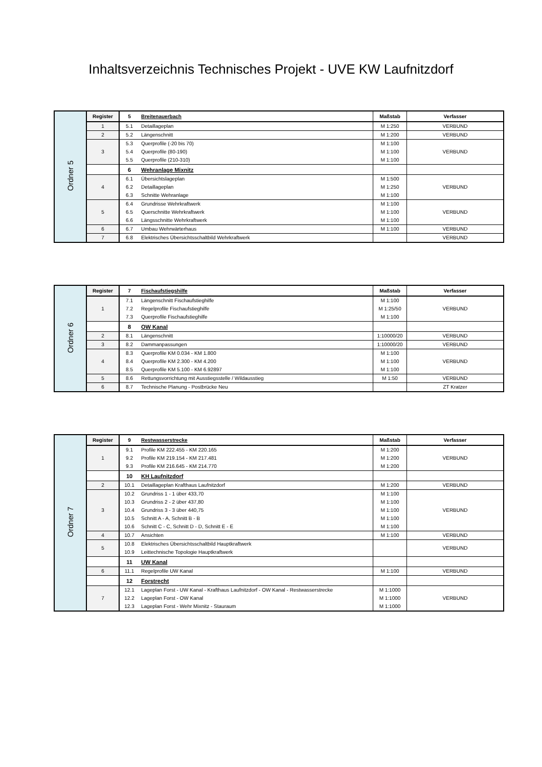Inhaltsverzeichnis Technisches Projekt - UVE KW Laufnitzdorf
| Ordner 5 | Register | 5 | Breitenauerbach | Maßstab | Verfasser |
| | 1 | 5.1 | Detaillageplan | M 1:250 | VERBUND |
| | 2 | 5.2 | Längenschnitt | M 1:200 | VERBUND |
| | 3 | 5.3 | Querprofile (-20 bis 70) | M 1:100 | VERBUND |
| | | 5.4 | Querprofile (80-190) | M 1:100 | |
| | | 5.5 | Querprofile (210-310) | M 1:100 | |
| | | 6 | Wehranlage Mixnitz | | |
| | 4 | 6.1 | Übersichtslageplan | M 1:500 | VERBUND |
| | | 6.2 | Detaillageplan | M 1:250 | |
| | | 6.3 | Schnitte Wehranlage | M 1:100 | |
| | 5 | 6.4 | Grundrisse Wehrkraftwerk | M 1:100 | VERBUND |
| | | 6.5 | Querschnitte Wehrkraftwerk | M 1:100 | |
| | | 6.6 | Längsschnitte Wehrkraftwerk | M 1:100 | |
| | 6 | 6.7 | Umbau Wehrwärterhaus | M 1:100 | VERBUND |
| | 7 | 6.8 | Elektrisches Übersichtsschaltbild Wehrkraftwerk | | VERBUND |
| Ordner 6 | Register | 7 | Fischaufstiegshilfe | Maßstab | Verfasser |
| | 1 | 7.1 | Längenschnitt Fischaufstieghilfe | M 1:100 | VERBUND |
| | | 7.2 | Regelprofile Fischaufstieghilfe | M 1:25/50 | |
| | | 7.3 | Querprofile Fischaufstieghilfe | M 1:100 | |
| | | 8 | OW Kanal | | |
| | 2 | 8.1 | Längenschnitt | 1:10000/20 | VERBUND |
| | 3 | 8.2 | Dammanpassungen | 1:10000/20 | VERBUND |
| | 4 | 8.3 | Querprofile KM 0.034 - KM 1.800 | M 1:100 | VERBUND |
| | | 8.4 | Querprofile KM 2.300 - KM 4.200 | M 1:100 | |
| | | 8.5 | Querprofile KM 5.100 - KM 6.92897 | M 1:100 | |
| | 5 | 8.6 | Rettungsvorrichtung mit Ausstiegsstelle / Wildausstieg | M 1:50 | VERBUND |
| | 6 | 8.7 | Technische Planung - Postbrücke Neu | | ZT Kratzer |
| Ordner 7 | Register | 9 | Restwasserstrecke | Maßstab | Verfasser |
| | 1 | 9.1 | Profile KM 222.455 - KM 220.165 | M 1:200 | VERBUND |
| | | 9.2 | Profile KM 219.154 - KM 217.481 | M 1:200 | |
| | | 9.3 | Profile KM 216.645 - KM 214.770 | M 1:200 | |
| | | 10 | KH Laufnitzdorf | | |
| | 2 | 10.1 | Detaillageplan Krafthaus Laufnitzdorf | M 1:200 | VERBUND |
| | 3 | 10.2 | Grundriss 1 - 1 über 433,70 | M 1:100 | VERBUND |
| | | 10.3 | Grundriss 2 - 2 über 437,80 | M 1:100 | |
| | | 10.4 | Grundriss 3 - 3 über 440,75 | M 1:100 | |
| | | 10.5 | Schnitt A - A, Schnitt B - B | M 1:100 | |
| | | 10.6 | Schnitt C - C, Schnitt D - D, Schnitt E - E | M 1:100 | |
| | 4 | 10.7 | Ansichten | M 1:100 | VERBUND |
| | 5 | 10.8 | Elektrisches Übersichtsschaltbild Hauptkraftwerk | | VERBUND |
| | | 10.9 | Leittechnische Topologie Hauptkraftwerk | | |
| | | 11 | UW Kanal | | |
| | 6 | 11.1 | Regelprofile UW Kanal | M 1:100 | VERBUND |
| | | 12 | Forstrecht | | |
| | 7 | 12.1 | Lageplan Forst - UW Kanal - Krafthaus Laufnitzdorf - OW Kanal - Restwasserstrecke | M 1:1000 | VERBUND |
| | | 12.2 | Lageplan Forst - OW Kanal | M 1:1000 | |
| | | 12.3 | Lageplan Forst - Wehr Mixnitz - Stauraum | M 1:1000 | |